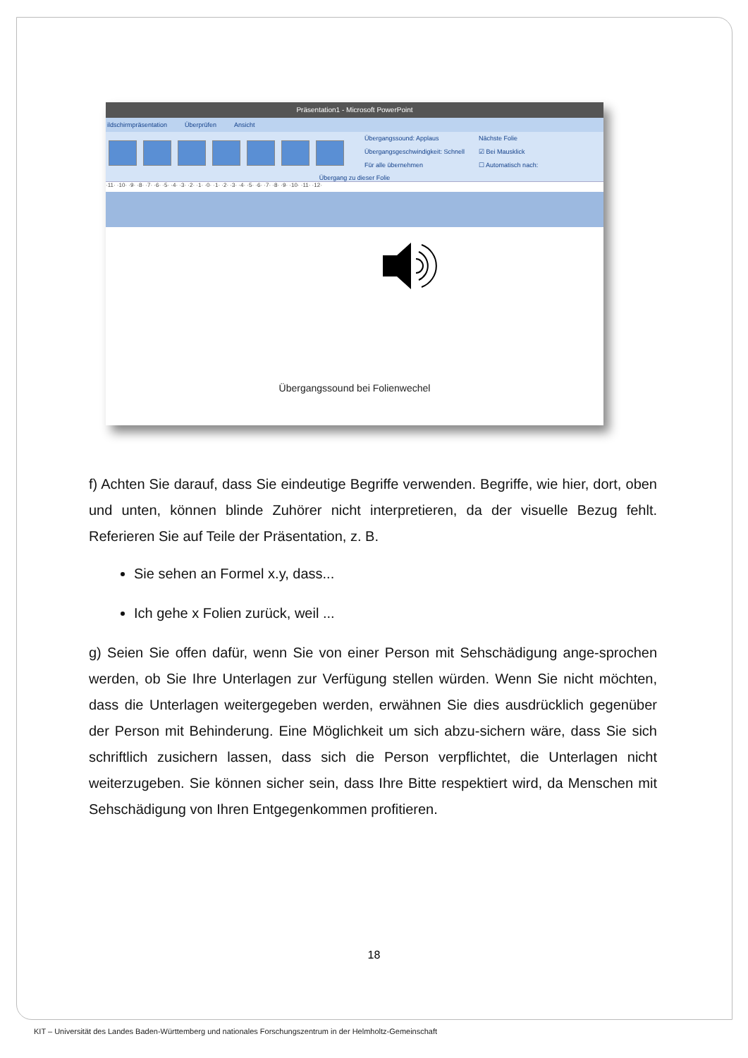Präsentation1 - Microsoft PowerPoint
ildschirmpräsentation Überprüfen Ansicht
Übergangssound: Applaus
Übergangsgeschwindigkeit: Schnell
Für alle übernehmen
Nächste Folie
☑ Bei Mausklick
☐ Automatisch nach:
Übergang zu dieser Folie
·11· ·10· ·9· ·8· ·7· ·6· ·5· ·4· ·3· ·2· ·1· ·0· ·1· ·2· ·3· ·4· ·5· ·6· ·7· ·8· ·9· ·10· ·11· ·12·
Übergangssound bei Folienwechel
f) Achten Sie darauf, dass Sie eindeutige Begriffe verwenden. Begriffe, wie hier, dort, oben und unten, können blinde Zuhörer nicht interpretieren, da der visuelle Bezug fehlt. Referieren Sie auf Teile der Präsentation, z. B.
Sie sehen an Formel x.y, dass...
Ich gehe x Folien zurück, weil ...
g) Seien Sie offen dafür, wenn Sie von einer Person mit Sehschädigung ange-sprochen werden, ob Sie Ihre Unterlagen zur Verfügung stellen würden. Wenn Sie nicht möchten, dass die Unterlagen weitergegeben werden, erwähnen Sie dies ausdrücklich gegenüber der Person mit Behinderung. Eine Möglichkeit um sich abzu-sichern wäre, dass Sie sich schriftlich zusichern lassen, dass sich die Person verpflichtet, die Unterlagen nicht weiterzugeben. Sie können sicher sein, dass Ihre Bitte respektiert wird, da Menschen mit Sehschädigung von Ihren Entgegenkommen profitieren.
18
KIT – Universität des Landes Baden-Württemberg und nationales Forschungszentrum in der Helmholtz-Gemeinschaft